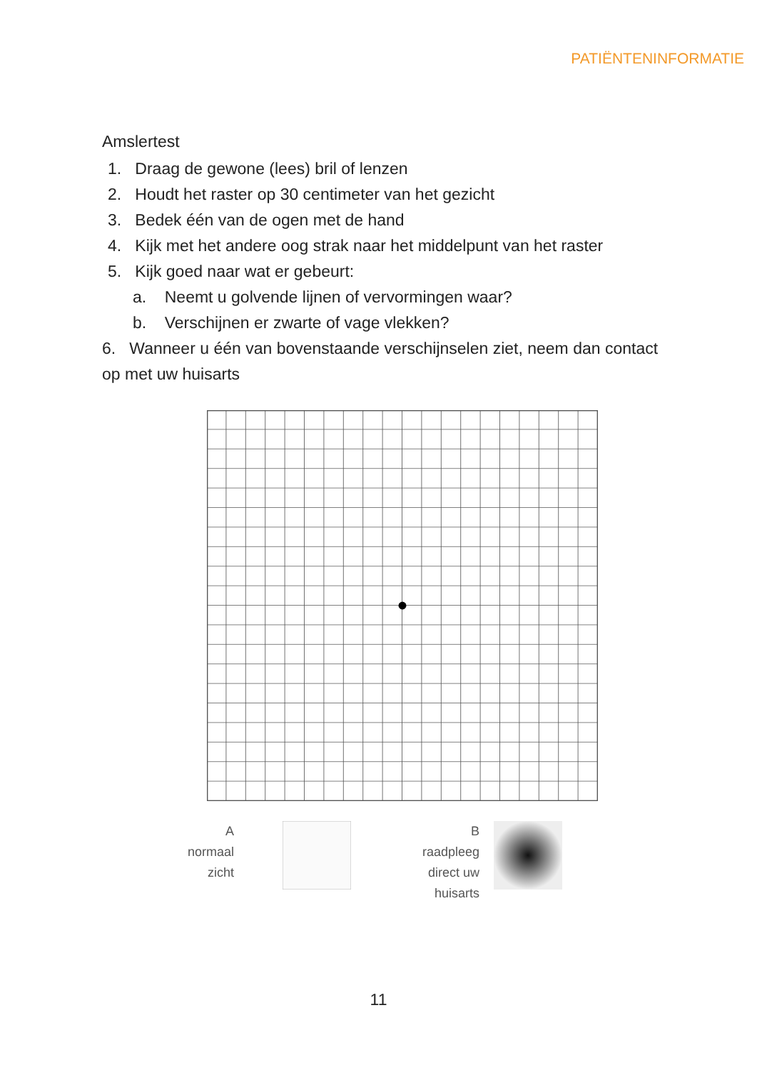PATIËNTENINFORMATIE
Amslertest
1. Draag de gewone (lees) bril of lenzen
2. Houdt het raster op 30 centimeter van het gezicht
3. Bedek één van de ogen met de hand
4. Kijk met het andere oog strak naar het middelpunt van het raster
5. Kijk goed naar wat er gebeurt:
a. Neemt u golvende lijnen of vervormingen waar?
b. Verschijnen er zwarte of vage vlekken?
6. Wanneer u één van bovenstaande verschijnselen ziet, neem dan contact op met uw huisarts
A
normaal
zicht
B
raadpleeg
direct uw
huisarts
11